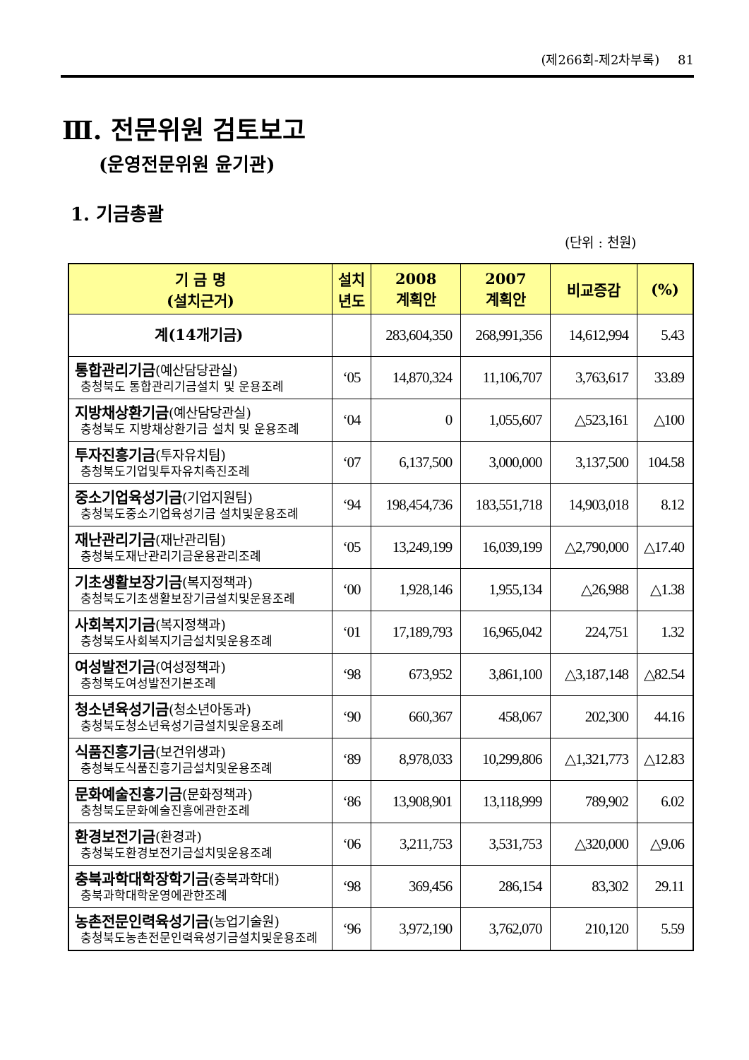(제266회-제2차부록) 81
Ⅲ. 전문위원 검토보고
(운영전문위원 윤기관)
1. 기금총괄
(단위 : 천원)
| 기 금 명 (설치근거) | 설치 년도 | 2008 계획안 | 2007 계획안 | 비교증감 | (%) |
| --- | --- | --- | --- | --- | --- |
| 계(14개기금) | | 283,604,350 | 268,991,356 | 14,612,994 | 5.43 |
| 통합관리기금 (예산담당관실) 충청북도 통합관리기금설치 및 운용조례 | ‘05 | 14,870,324 | 11,106,707 | 3,763,617 | 33.89 |
| 지방채상환기금 (예산담당관실) 충청북도 지방채상환기금 설치 및 운용조례 | ‘04 | 0 | 1,055,607 | △523,161 | △100 |
| 투자진흥기금 (투자유치팀) 충청북도기업및투자유치촉진조례 | ‘07 | 6,137,500 | 3,000,000 | 3,137,500 | 104.58 |
| 중소기업육성기금 (기업지원팀) 충청북도중소기업육성기금 설치및운용조례 | ‘94 | 198,454,736 | 183,551,718 | 14,903,018 | 8.12 |
| 재난관리기금 (재난관리팀) 충청북도재난관리기금운용관리조례 | ‘05 | 13,249,199 | 16,039,199 | △2,790,000 | △17.40 |
| 기초생활보장기금 (복지정책과) 충청북도기초생활보장기금설치및운용조례 | ‘00 | 1,928,146 | 1,955,134 | △26,988 | △1.38 |
| 사회복지기금 (복지정책과) 충청북도사회복지기금설치및운용조례 | ‘01 | 17,189,793 | 16,965,042 | 224,751 | 1.32 |
| 여성발전기금 (여성정책과) 충청북도여성발전기본조례 | ‘98 | 673,952 | 3,861,100 | △3,187,148 | △82.54 |
| 청소년육성기금 (청소년아동과) 충청북도청소년육성기금설치및운용조례 | ‘90 | 660,367 | 458,067 | 202,300 | 44.16 |
| 식품진흥기금 (보건위생과) 충청북도식품진흥기금설치및운용조례 | ‘89 | 8,978,033 | 10,299,806 | △1,321,773 | △12.83 |
| 문화예술진흥기금 (문화정책과) 충청북도문화예술진흥에관한조례 | ‘86 | 13,908,901 | 13,118,999 | 789,902 | 6.02 |
| 환경보전기금 (환경과) 충청북도환경보전기금설치및운용조례 | ‘06 | 3,211,753 | 3,531,753 | △320,000 | △9.06 |
| 충북과학대학장학기금 (충북과학대) 충북과학대학운영에관한조례 | ‘98 | 369,456 | 286,154 | 83,302 | 29.11 |
| 농촌전문인력육성기금 (농업기술원) 충청북도농촌전문인력육성기금설치및운용조례 | ‘96 | 3,972,190 | 3,762,070 | 210,120 | 5.59 |